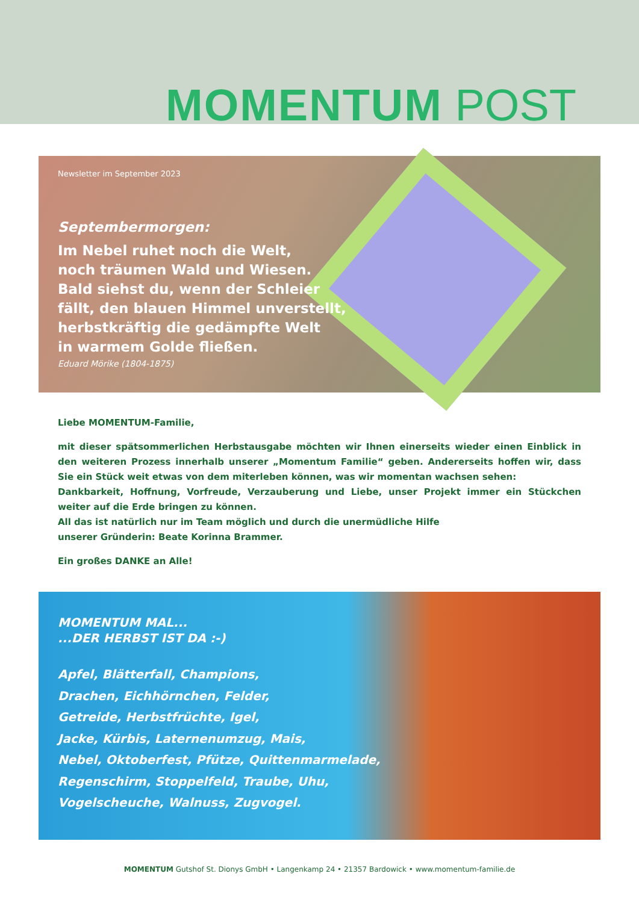MOMENTUM POST
Newsletter im September 2023
Septembermorgen:
Im Nebel ruhet noch die Welt,
noch träumen Wald und Wiesen.
Bald siehst du, wenn der Schleier
fällt, den blauen Himmel unverstellt,
herbstkräftig die gedämpfte Welt
in warmem Golde fließen.
Eduard Mörike (1804-1875)
Liebe MOMENTUM-Familie,
mit dieser spätsommerlichen Herbstausgabe möchten wir Ihnen einerseits wieder einen Einblick in den weiteren Prozess innerhalb unserer „Momentum Familie“ geben. Andererseits hoffen wir, dass Sie ein Stück weit etwas von dem miterleben können, was wir momentan wachsen sehen:
Dankbarkeit, Hoffnung, Vorfreude, Verzauberung und Liebe, unser Projekt immer ein Stückchen weiter auf die Erde bringen zu können.
All das ist natürlich nur im Team möglich und durch die unermüdliche Hilfe
unserer Gründerin: Beate Korinna Brammer.
Ein großes DANKE an Alle!
MOMENTUM MAL...
...DER HERBST IST DA :-)
Apfel, Blätterfall, Champions,
Drachen, Eichhörnchen, Felder,
Getreide, Herbstfrüchte, Igel,
Jacke, Kürbis, Laternenumzug, Mais,
Nebel, Oktoberfest, Pfütze, Quittenmarmelade,
Regenschirm, Stoppelfeld, Traube, Uhu,
Vogelscheuche, Walnuss, Zugvogel.
MOMENTUM Gutshof St. Dionys GmbH • Langenkamp 24 • 21357 Bardowick • www.momentum-familie.de